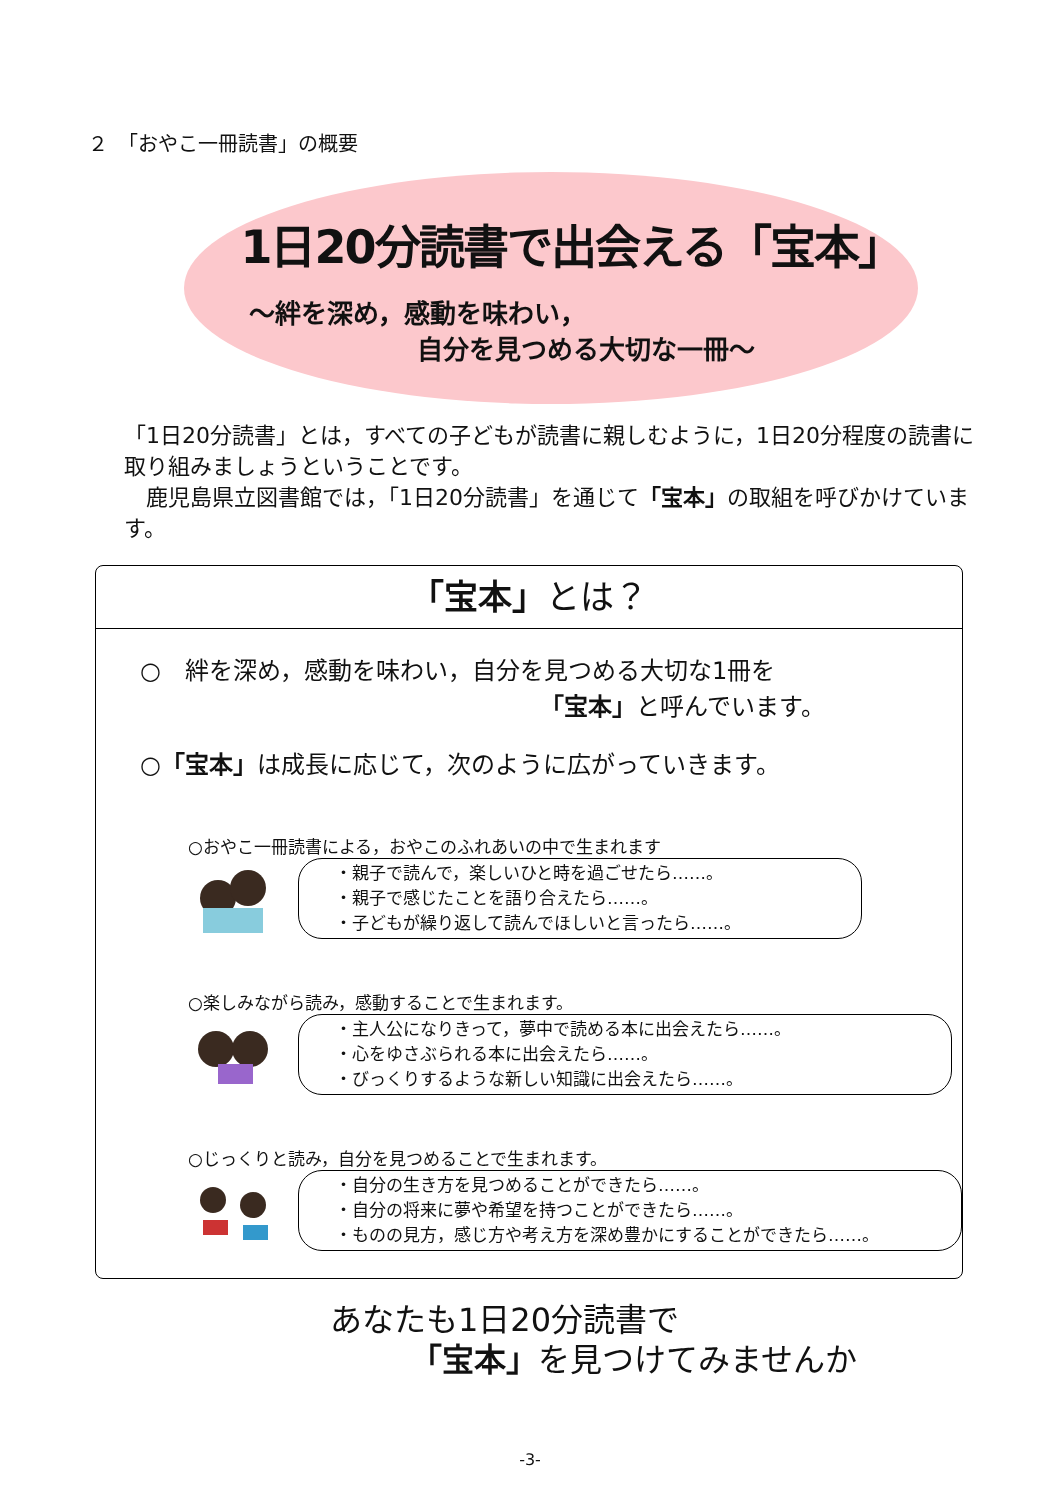２　「おやこ一冊読書」の概要
1日20分読書で出会える「宝本」
～絆を深め，感動を味わい，
自分を見つめる大切な一冊～
「1日20分読書」とは，すべての子どもが読書に親しむように，1日20分程度の読書に取り組みましょうということです。
　鹿児島県立図書館では，「1日20分読書」を通じて「宝本」の取組を呼びかけています。
「宝本」とは？
○　絆を深め，感動を味わい，自分を見つめる大切な1冊を
「宝本」と呼んでいます。
○「宝本」は成長に応じて，次のように広がっていきます。
○おやこ一冊読書による，おやこのふれあいの中で生まれます
・親子で読んで，楽しいひと時を過ごせたら……。
・親子で感じたことを語り合えたら……。
・子どもが繰り返して読んでほしいと言ったら……。
○楽しみながら読み，感動することで生まれます。
・主人公になりきって，夢中で読める本に出会えたら……。
・心をゆさぶられる本に出会えたら……。
・びっくりするような新しい知識に出会えたら……。
○じっくりと読み，自分を見つめることで生まれます。
・自分の生き方を見つめることができたら……。
・自分の将来に夢や希望を持つことができたら……。
・ものの見方，感じ方や考え方を深め豊かにすることができたら……。
あなたも1日20分読書で
「宝本」を見つけてみませんか
-3-